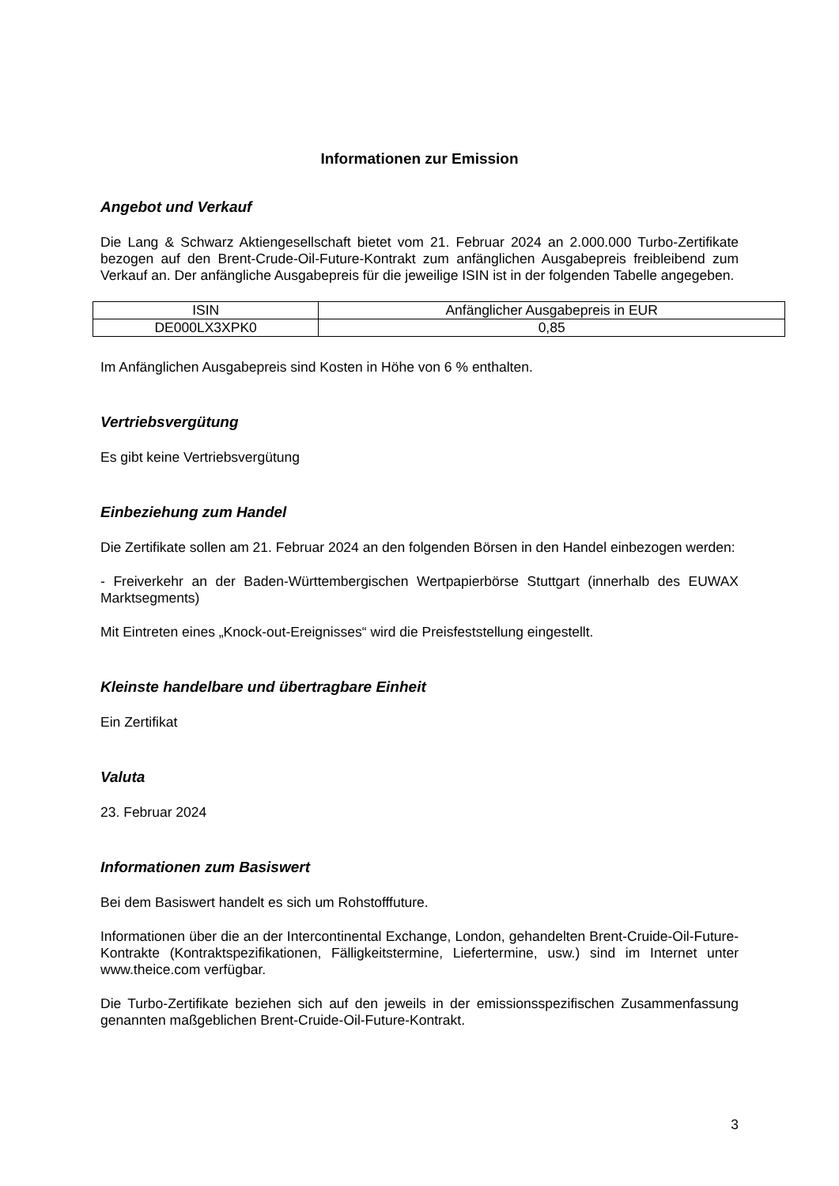Informationen zur Emission
Angebot und Verkauf
Die Lang & Schwarz Aktiengesellschaft bietet vom 21. Februar 2024 an 2.000.000 Turbo-Zertifikate bezogen auf den Brent-Crude-Oil-Future-Kontrakt zum anfänglichen Ausgabepreis freibleibend zum Verkauf an. Der anfängliche Ausgabepreis für die jeweilige ISIN ist in der folgenden Tabelle angegeben.
| ISIN | Anfänglicher Ausgabepreis in EUR |
| --- | --- |
| DE000LX3XPK0 | 0,85 |
Im Anfänglichen Ausgabepreis sind Kosten in Höhe von 6 % enthalten.
Vertriebsvergütung
Es gibt keine Vertriebsvergütung
Einbeziehung zum Handel
Die Zertifikate sollen am 21. Februar 2024 an den folgenden Börsen in den Handel einbezogen werden:
- Freiverkehr an der Baden-Württembergischen Wertpapierbörse Stuttgart (innerhalb des EUWAX Marktsegments)
Mit Eintreten eines „Knock-out-Ereignisses“ wird die Preisfeststellung eingestellt.
Kleinste handelbare und übertragbare Einheit
Ein Zertifikat
Valuta
23. Februar 2024
Informationen zum Basiswert
Bei dem Basiswert handelt es sich um Rohstofffuture.
Informationen über die an der Intercontinental Exchange, London, gehandelten Brent-Cruide-Oil-Future-Kontrakte (Kontraktspezifikationen, Fälligkeitstermine, Liefertermine, usw.) sind im Internet unter www.theice.com verfügbar.
Die Turbo-Zertifikate beziehen sich auf den jeweils in der emissionsspezifischen Zusammenfassung genannten maßgeblichen Brent-Cruide-Oil-Future-Kontrakt.
3